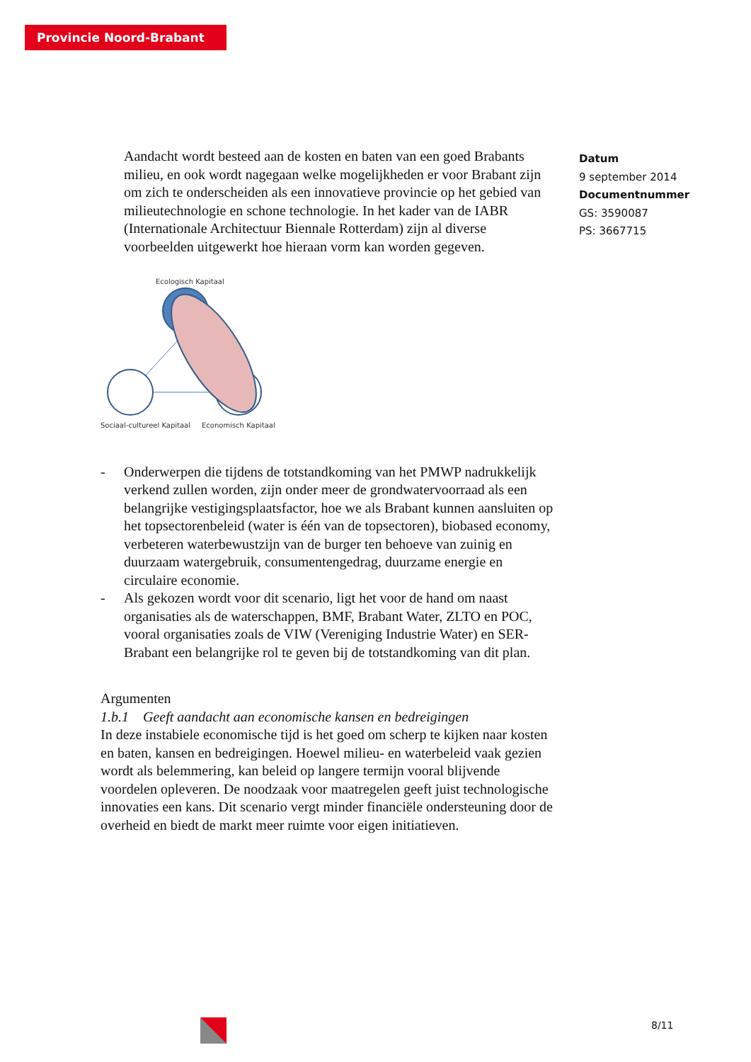Provincie Noord-Brabant
Datum
9 september 2014
Documentnummer
GS: 3590087
PS: 3667715
Aandacht wordt besteed aan de kosten en baten van een goed Brabants milieu, en ook wordt nagegaan welke mogelijkheden er voor Brabant zijn om zich te onderscheiden als een innovatieve provincie op het gebied van milieutechnologie en schone technologie. In het kader van de IABR (Internationale Architectuur Biennale Rotterdam) zijn al diverse voorbeelden uitgewerkt hoe hieraan vorm kan worden gegeven.
Ecologisch Kapitaal
Sociaal-cultureel Kapitaal
Economisch Kapitaal
- Onderwerpen die tijdens de totstandkoming van het PMWP nadrukkelijk verkend zullen worden, zijn onder meer de grondwatervoorraad als een belangrijke vestigingsplaatsfactor, hoe we als Brabant kunnen aansluiten op het topsectorenbeleid (water is één van de topsectoren), biobased economy, verbeteren waterbewustzijn van de burger ten behoeve van zuinig en duurzaam watergebruik, consumentengedrag, duurzame energie en circulaire economie.
- Als gekozen wordt voor dit scenario, ligt het voor de hand om naast organisaties als de waterschappen, BMF, Brabant Water, ZLTO en POC, vooral organisaties zoals de VIW (Vereniging Industrie Water) en SER-Brabant een belangrijke rol te geven bij de totstandkoming van dit plan.
Argumenten
1.b.1 Geeft aandacht aan economische kansen en bedreigingen
In deze instabiele economische tijd is het goed om scherp te kijken naar kosten en baten, kansen en bedreigingen. Hoewel milieu- en waterbeleid vaak gezien wordt als belemmering, kan beleid op langere termijn vooral blijvende voordelen opleveren. De noodzaak voor maatregelen geeft juist technologische innovaties een kans. Dit scenario vergt minder financiële ondersteuning door de overheid en biedt de markt meer ruimte voor eigen initiatieven.
8/11